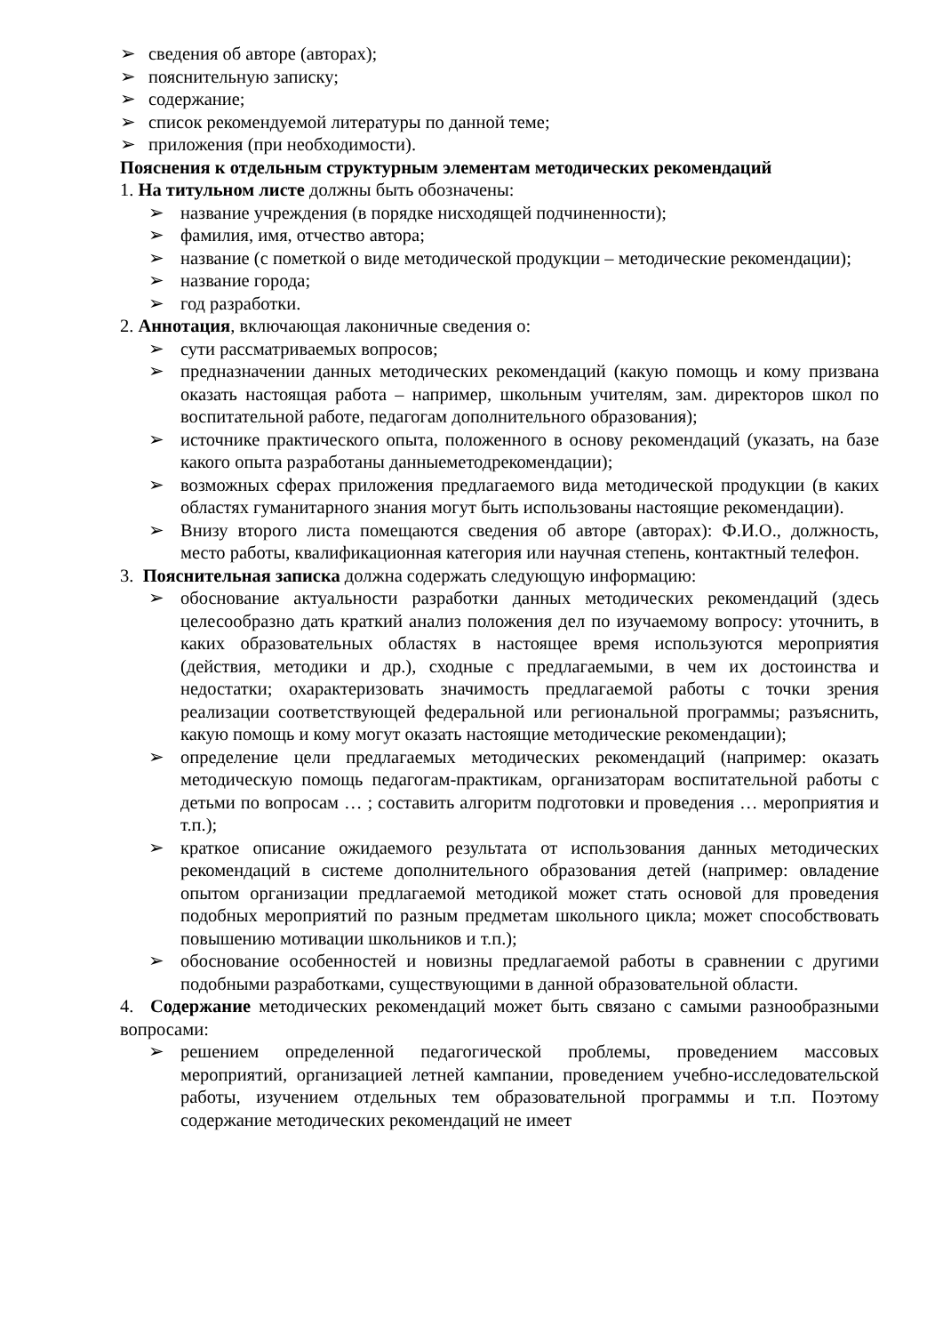➢ сведения об авторе (авторах);
➢ пояснительную записку;
➢ содержание;
➢ список рекомендуемой литературы по данной теме;
➢ приложения (при необходимости).
Пояснения к отдельным структурным элементам методических рекомендаций
1. На титульном листе должны быть обозначены:
➢ название учреждения (в порядке нисходящей подчиненности);
➢ фамилия, имя, отчество автора;
➢ название (с пометкой о виде методической продукции – методические рекомендации);
➢ название города;
➢ год разработки.
2. Аннотация, включающая лаконичные сведения о:
➢ сути рассматриваемых вопросов;
➢ предназначении данных методических рекомендаций (какую помощь и кому призвана оказать настоящая работа – например, школьным учителям, зам. директоров школ по воспитательной работе, педагогам дополнительного образования);
➢ источнике практического опыта, положенного в основу рекомендаций (указать, на базе какого опыта разработаны данныеметодрекомендации);
➢ возможных сферах приложения предлагаемого вида методической продукции (в каких областях гуманитарного знания могут быть использованы настоящие рекомендации).
➢ Внизу второго листа помещаются сведения об авторе (авторах): Ф.И.О., должность, место работы, квалификационная категория или научная степень, контактный телефон.
3. Пояснительная записка должна содержать следующую информацию:
➢ обоснование актуальности разработки данных методических рекомендаций (здесь целесообразно дать краткий анализ положения дел по изучаемому вопросу: уточнить, в каких образовательных областях в настоящее время используются мероприятия (действия, методики и др.), сходные с предлагаемыми, в чем их достоинства и недостатки; охарактеризовать значимость предлагаемой работы с точки зрения реализации соответствующей федеральной или региональной программы; разъяснить, какую помощь и кому могут оказать настоящие методические рекомендации);
➢ определение цели предлагаемых методических рекомендаций (например: оказать методическую помощь педагогам-практикам, организаторам воспитательной работы с детьми по вопросам … ; составить алгоритм подготовки и проведения … мероприятия и т.п.);
➢ краткое описание ожидаемого результата от использования данных методических рекомендаций в системе дополнительного образования детей (например: овладение опытом организации предлагаемой методикой может стать основой для проведения подобных мероприятий по разным предметам школьного цикла; может способствовать повышению мотивации школьников и т.п.);
➢ обоснование особенностей и новизны предлагаемой работы в сравнении с другими подобными разработками, существующими в данной образовательной области.
4. Содержание методических рекомендаций может быть связано с самыми разнообразными вопросами:
➢ решением определенной педагогической проблемы, проведением массовых мероприятий, организацией летней кампании, проведением учебно-исследовательской работы, изучением отдельных тем образовательной программы и т.п. Поэтому содержание методических рекомендаций не имеет